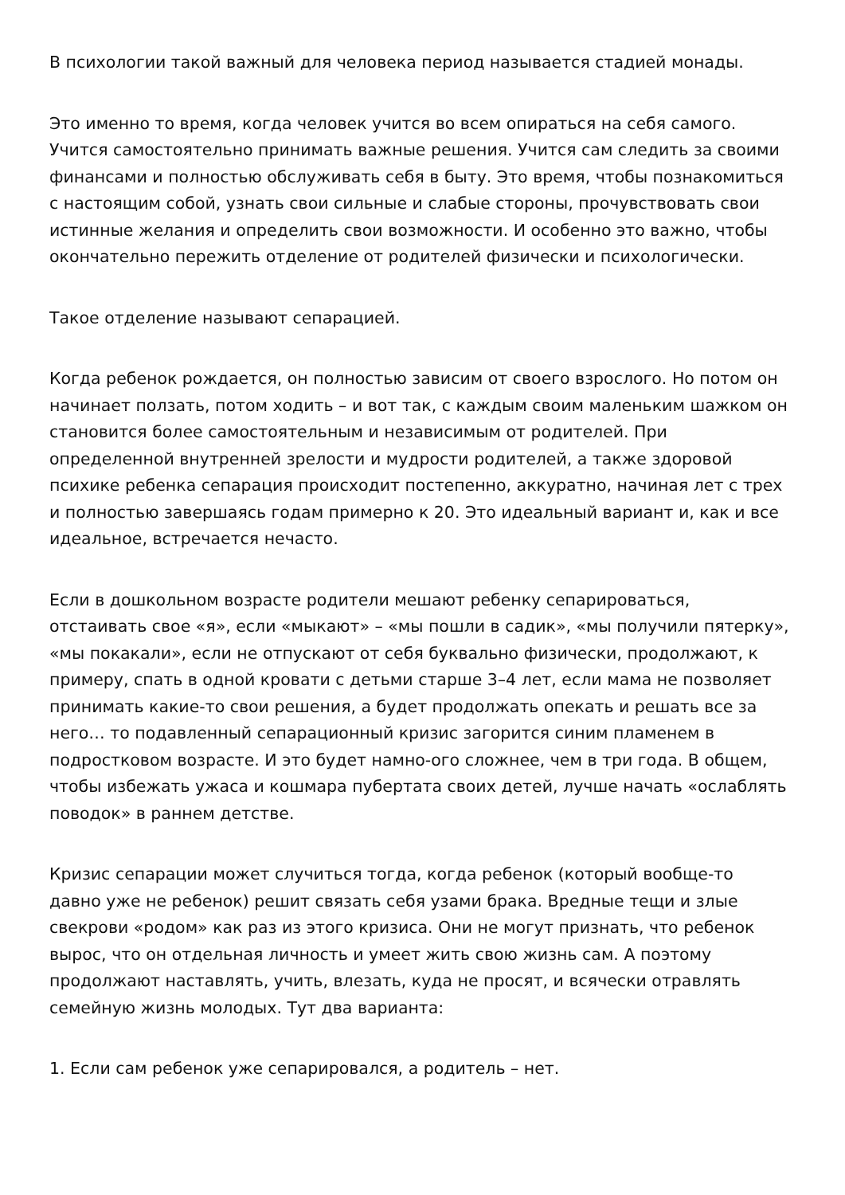В психологии такой важный для человека период называется стадией монады.
Это именно то время, когда человек учится во всем опираться на себя самого. Учится самостоятельно принимать важные решения. Учится сам следить за своими финансами и полностью обслуживать себя в быту. Это время, чтобы познакомиться с настоящим собой, узнать свои сильные и слабые стороны, прочувствовать свои истинные желания и определить свои возможности. И особенно это важно, чтобы окончательно пережить отделение от родителей физически и психологически.
Такое отделение называют сепарацией.
Когда ребенок рождается, он полностью зависим от своего взрослого. Но потом он начинает ползать, потом ходить – и вот так, с каждым своим маленьким шажком он становится более самостоятельным и независимым от родителей. При определенной внутренней зрелости и мудрости родителей, а также здоровой психике ребенка сепарация происходит постепенно, аккуратно, начиная лет с трех и полностью завершаясь годам примерно к 20. Это идеальный вариант и, как и все идеальное, встречается нечасто.
Если в дошкольном возрасте родители мешают ребенку сепарироваться, отстаивать свое «я», если «мыкают» – «мы пошли в садик», «мы получили пятерку», «мы покакали», если не отпускают от себя буквально физически, продолжают, к примеру, спать в одной кровати с детьми старше 3–4 лет, если мама не позволяет принимать какие-то свои решения, а будет продолжать опекать и решать все за него… то подавленный сепарационный кризис загорится синим пламенем в подростковом возрасте. И это будет намно-ого сложнее, чем в три года. В общем, чтобы избежать ужаса и кошмара пубертата своих детей, лучше начать «ослаблять поводок» в раннем детстве.
Кризис сепарации может случиться тогда, когда ребенок (который вообще-то давно уже не ребенок) решит связать себя узами брака. Вредные тещи и злые свекрови «родом» как раз из этого кризиса. Они не могут признать, что ребенок вырос, что он отдельная личность и умеет жить свою жизнь сам. А поэтому продолжают наставлять, учить, влезать, куда не просят, и всячески отравлять семейную жизнь молодых. Тут два варианта:
1. Если сам ребенок уже сепарировался, а родитель – нет.